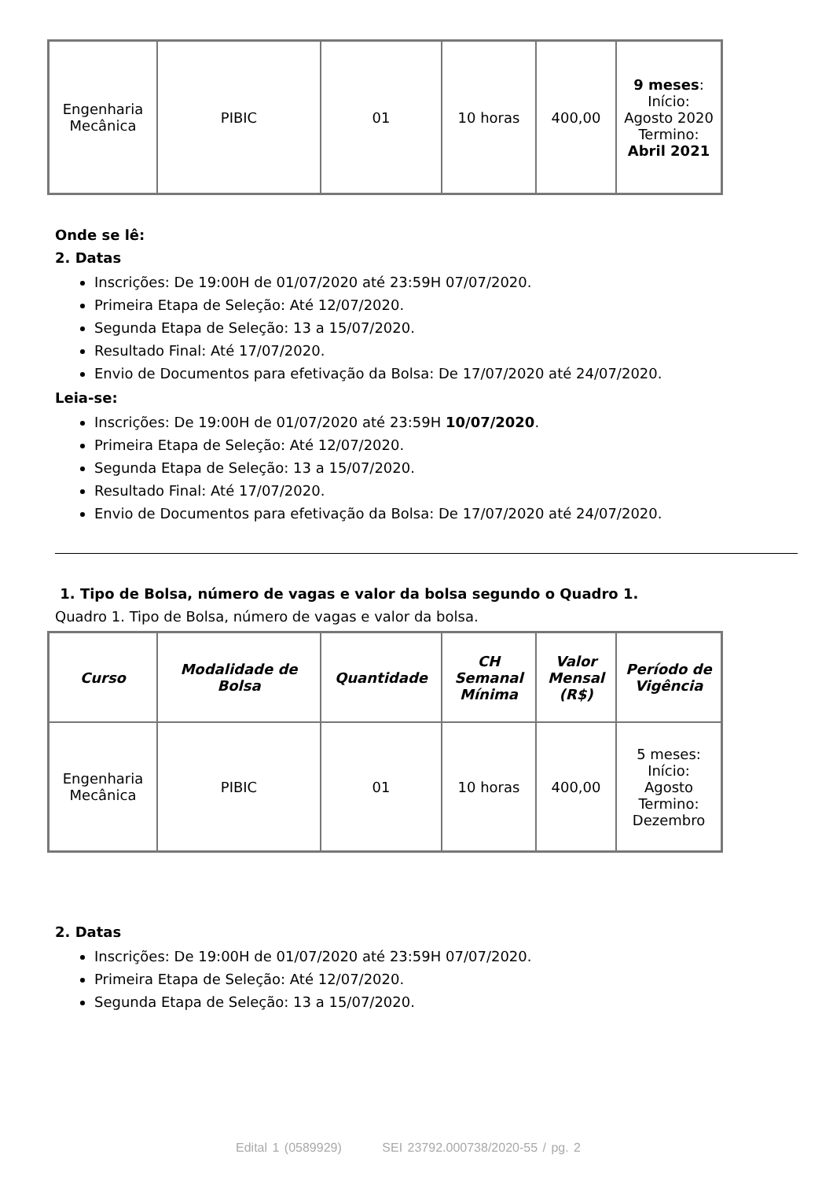| Engenharia Mecânica | PIBIC | 01 | 10 horas | 400,00 | 9 meses : Início: Agosto 2020 Termino: Abril 2021 |
Onde se lê:
2. Datas
Inscrições: De 19:00H de 01/07/2020 até 23:59H 07/07/2020.
Primeira Etapa de Seleção: Até 12/07/2020.
Segunda Etapa de Seleção: 13 a 15/07/2020.
Resultado Final: Até 17/07/2020.
Envio de Documentos para efetivação da Bolsa: De 17/07/2020 até 24/07/2020.
Leia-se:
Inscrições: De 19:00H de 01/07/2020 até 23:59H 10/07/2020.
Primeira Etapa de Seleção: Até 12/07/2020.
Segunda Etapa de Seleção: 13 a 15/07/2020.
Resultado Final: Até 17/07/2020.
Envio de Documentos para efetivação da Bolsa: De 17/07/2020 até 24/07/2020.
1. Tipo de Bolsa, número de vagas e valor da bolsa segundo o Quadro 1.
Quadro 1. Tipo de Bolsa, número de vagas e valor da bolsa.
| Curso | Modalidade de Bolsa | Quantidade | CH Semanal Mínima | Valor Mensal (R$) | Período de Vigência |
| --- | --- | --- | --- | --- | --- |
| Engenharia Mecânica | PIBIC | 01 | 10 horas | 400,00 | 5 meses: Início: Agosto Termino: Dezembro |
2. Datas
Inscrições: De 19:00H de 01/07/2020 até 23:59H 07/07/2020.
Primeira Etapa de Seleção: Até 12/07/2020.
Segunda Etapa de Seleção: 13 a 15/07/2020.
Edital 1 (0589929) SEI 23792.000738/2020-55 / pg. 2